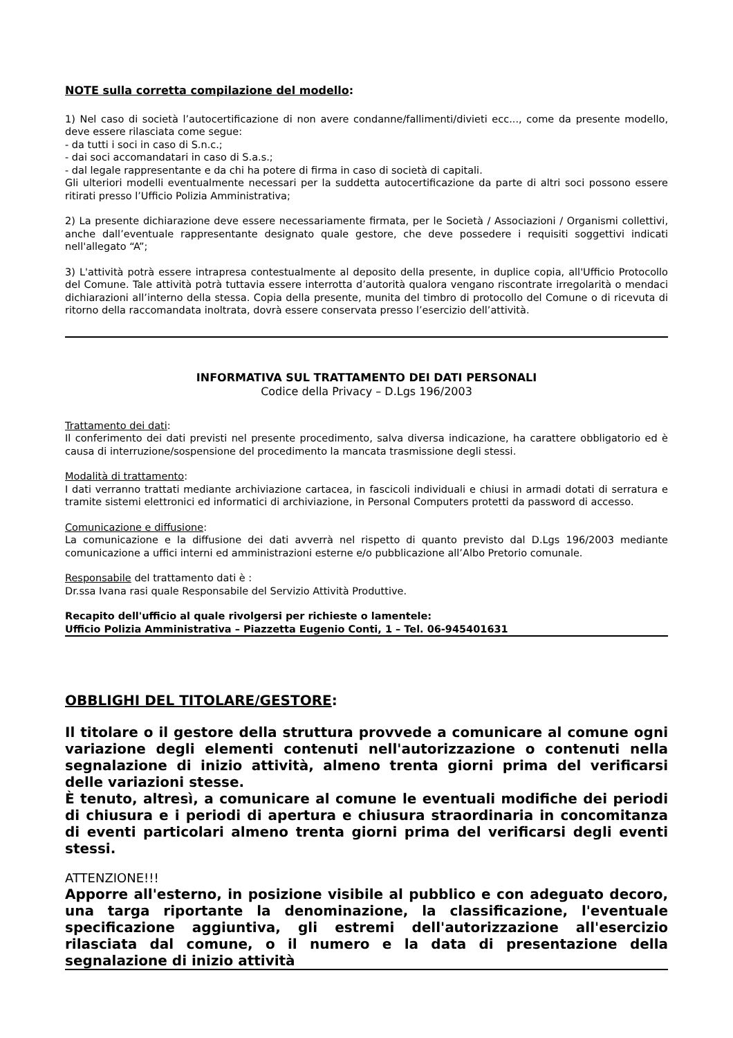NOTE sulla corretta compilazione del modello:
1) Nel caso di società l’autocertificazione di non avere condanne/fallimenti/divieti ecc..., come da presente modello, deve essere rilasciata come segue:
- da tutti i soci in caso di S.n.c.;
- dai soci accomandatari in caso di S.a.s.;
- dal legale rappresentante e da chi ha potere di firma in caso di società di capitali.
Gli ulteriori modelli eventualmente necessari per la suddetta autocertificazione da parte di altri soci possono essere ritirati presso l’Ufficio Polizia Amministrativa;
2) La presente dichiarazione deve essere necessariamente firmata, per le Società / Associazioni / Organismi collettivi, anche dall’eventuale rappresentante designato quale gestore, che deve possedere i requisiti soggettivi indicati nell'allegato “A”;
3) L'attività potrà essere intrapresa contestualmente al deposito della presente, in duplice copia, all'Ufficio Protocollo del Comune. Tale attività potrà tuttavia essere interrotta d’autorità qualora vengano riscontrate irregolarità o mendaci dichiarazioni all’interno della stessa. Copia della presente, munita del timbro di protocollo del Comune o di ricevuta di ritorno della raccomandata inoltrata, dovrà essere conservata presso l’esercizio dell’attività.
INFORMATIVA SUL TRATTAMENTO DEI DATI PERSONALI
Codice della Privacy – D.Lgs 196/2003
Trattamento dei dati:
Il conferimento dei dati previsti nel presente procedimento, salva diversa indicazione, ha carattere obbligatorio ed è causa di interruzione/sospensione del procedimento la mancata trasmissione degli stessi.
Modalità di trattamento:
I dati verranno trattati mediante archiviazione cartacea, in fascicoli individuali e chiusi in armadi dotati di serratura e tramite sistemi elettronici ed informatici di archiviazione, in Personal Computers protetti da password di accesso.
Comunicazione e diffusione:
La comunicazione e la diffusione dei dati avverrà nel rispetto di quanto previsto dal D.Lgs 196/2003 mediante comunicazione a uffici interni ed amministrazioni esterne e/o pubblicazione all’Albo Pretorio comunale.
Responsabile del trattamento dati è :
Dr.ssa Ivana rasi quale Responsabile del Servizio Attività Produttive.
Recapito dell'ufficio al quale rivolgersi per richieste o lamentele:
Ufficio Polizia Amministrativa – Piazzetta Eugenio Conti, 1 – Tel. 06-945401631
OBBLIGHI DEL TITOLARE/GESTORE:
Il titolare o il gestore della struttura provvede a comunicare al comune ogni variazione degli elementi contenuti nell'autorizzazione o contenuti nella segnalazione di inizio attività, almeno trenta giorni prima del verificarsi delle variazioni stesse.
È tenuto, altresì, a comunicare al comune le eventuali modifiche dei periodi di chiusura e i periodi di apertura e chiusura straordinaria in concomitanza di eventi particolari almeno trenta giorni prima del verificarsi degli eventi stessi.
ATTENZIONE!!!
Apporre all'esterno, in posizione visibile al pubblico e con adeguato decoro, una targa riportante la denominazione, la classificazione, l'eventuale specificazione aggiuntiva, gli estremi dell'autorizzazione all'esercizio rilasciata dal comune, o il numero e la data di presentazione della segnalazione di inizio attività